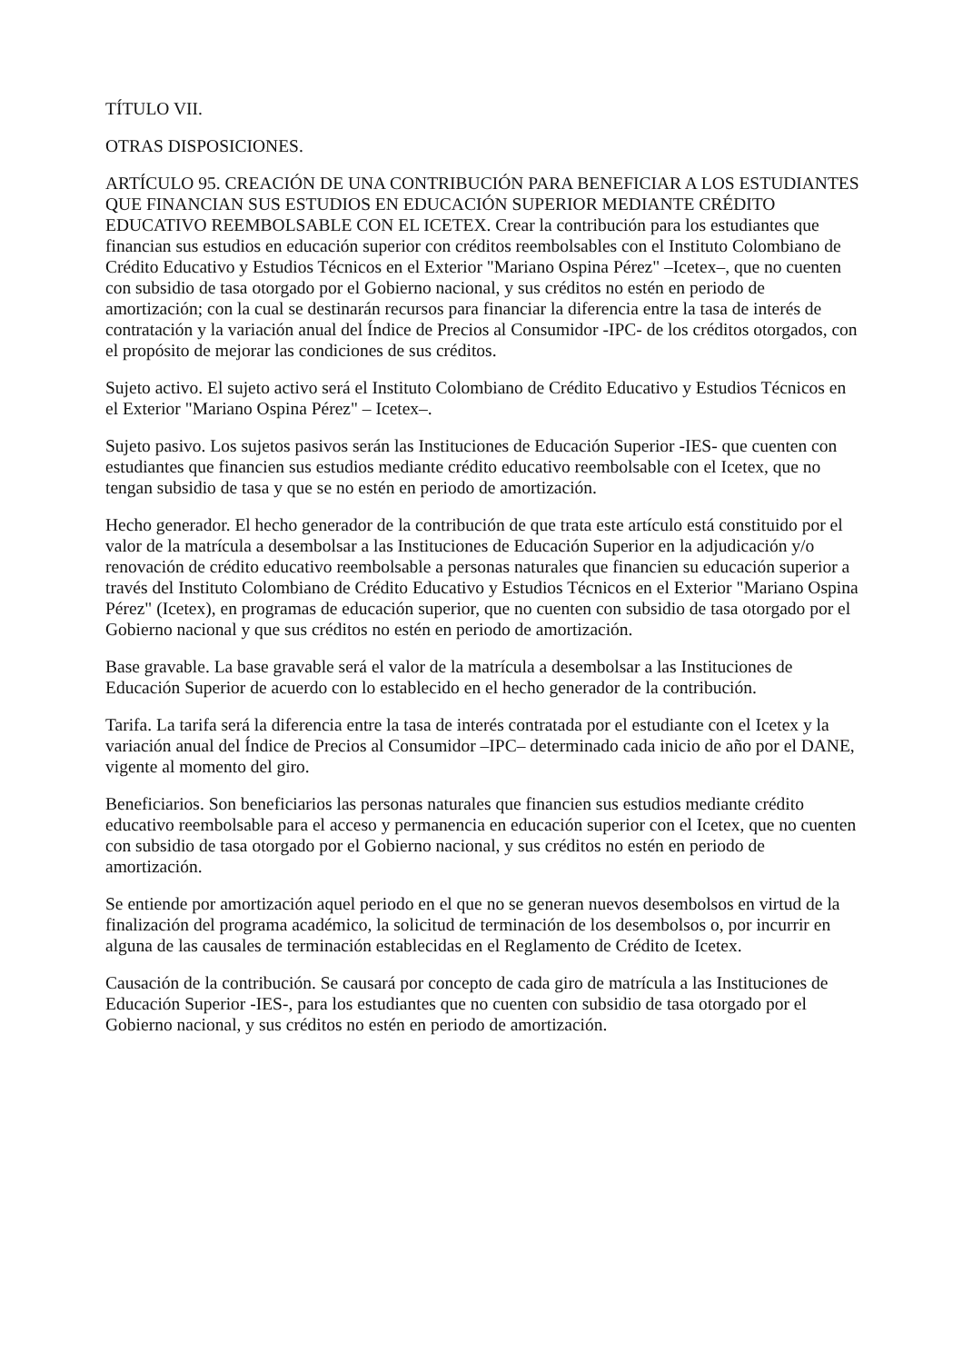TÍTULO VII.
OTRAS DISPOSICIONES.
ARTÍCULO 95. CREACIÓN DE UNA CONTRIBUCIÓN PARA BENEFICIAR A LOS ESTUDIANTES QUE FINANCIAN SUS ESTUDIOS EN EDUCACIÓN SUPERIOR MEDIANTE CRÉDITO EDUCATIVO REEMBOLSABLE CON EL ICETEX. Crear la contribución para los estudiantes que financian sus estudios en educación superior con créditos reembolsables con el Instituto Colombiano de Crédito Educativo y Estudios Técnicos en el Exterior "Mariano Ospina Pérez" –Icetex–, que no cuenten con subsidio de tasa otorgado por el Gobierno nacional, y sus créditos no estén en periodo de amortización; con la cual se destinarán recursos para financiar la diferencia entre la tasa de interés de contratación y la variación anual del Índice de Precios al Consumidor -IPC- de los créditos otorgados, con el propósito de mejorar las condiciones de sus créditos.
Sujeto activo. El sujeto activo será el Instituto Colombiano de Crédito Educativo y Estudios Técnicos en el Exterior "Mariano Ospina Pérez" – Icetex–.
Sujeto pasivo. Los sujetos pasivos serán las Instituciones de Educación Superior -IES- que cuenten con estudiantes que financien sus estudios mediante crédito educativo reembolsable con el Icetex, que no tengan subsidio de tasa y que se no estén en periodo de amortización.
Hecho generador. El hecho generador de la contribución de que trata este artículo está constituido por el valor de la matrícula a desembolsar a las Instituciones de Educación Superior en la adjudicación y/o renovación de crédito educativo reembolsable a personas naturales que financien su educación superior a través del Instituto Colombiano de Crédito Educativo y Estudios Técnicos en el Exterior "Mariano Ospina Pérez" (Icetex), en programas de educación superior, que no cuenten con subsidio de tasa otorgado por el Gobierno nacional y que sus créditos no estén en periodo de amortización.
Base gravable. La base gravable será el valor de la matrícula a desembolsar a las Instituciones de Educación Superior de acuerdo con lo establecido en el hecho generador de la contribución.
Tarifa. La tarifa será la diferencia entre la tasa de interés contratada por el estudiante con el Icetex y la variación anual del Índice de Precios al Consumidor –IPC– determinado cada inicio de año por el DANE, vigente al momento del giro.
Beneficiarios. Son beneficiarios las personas naturales que financien sus estudios mediante crédito educativo reembolsable para el acceso y permanencia en educación superior con el Icetex, que no cuenten con subsidio de tasa otorgado por el Gobierno nacional, y sus créditos no estén en periodo de amortización.
Se entiende por amortización aquel periodo en el que no se generan nuevos desembolsos en virtud de la finalización del programa académico, la solicitud de terminación de los desembolsos o, por incurrir en alguna de las causales de terminación establecidas en el Reglamento de Crédito de Icetex.
Causación de la contribución. Se causará por concepto de cada giro de matrícula a las Instituciones de Educación Superior -IES-, para los estudiantes que no cuenten con subsidio de tasa otorgado por el Gobierno nacional, y sus créditos no estén en periodo de amortización.